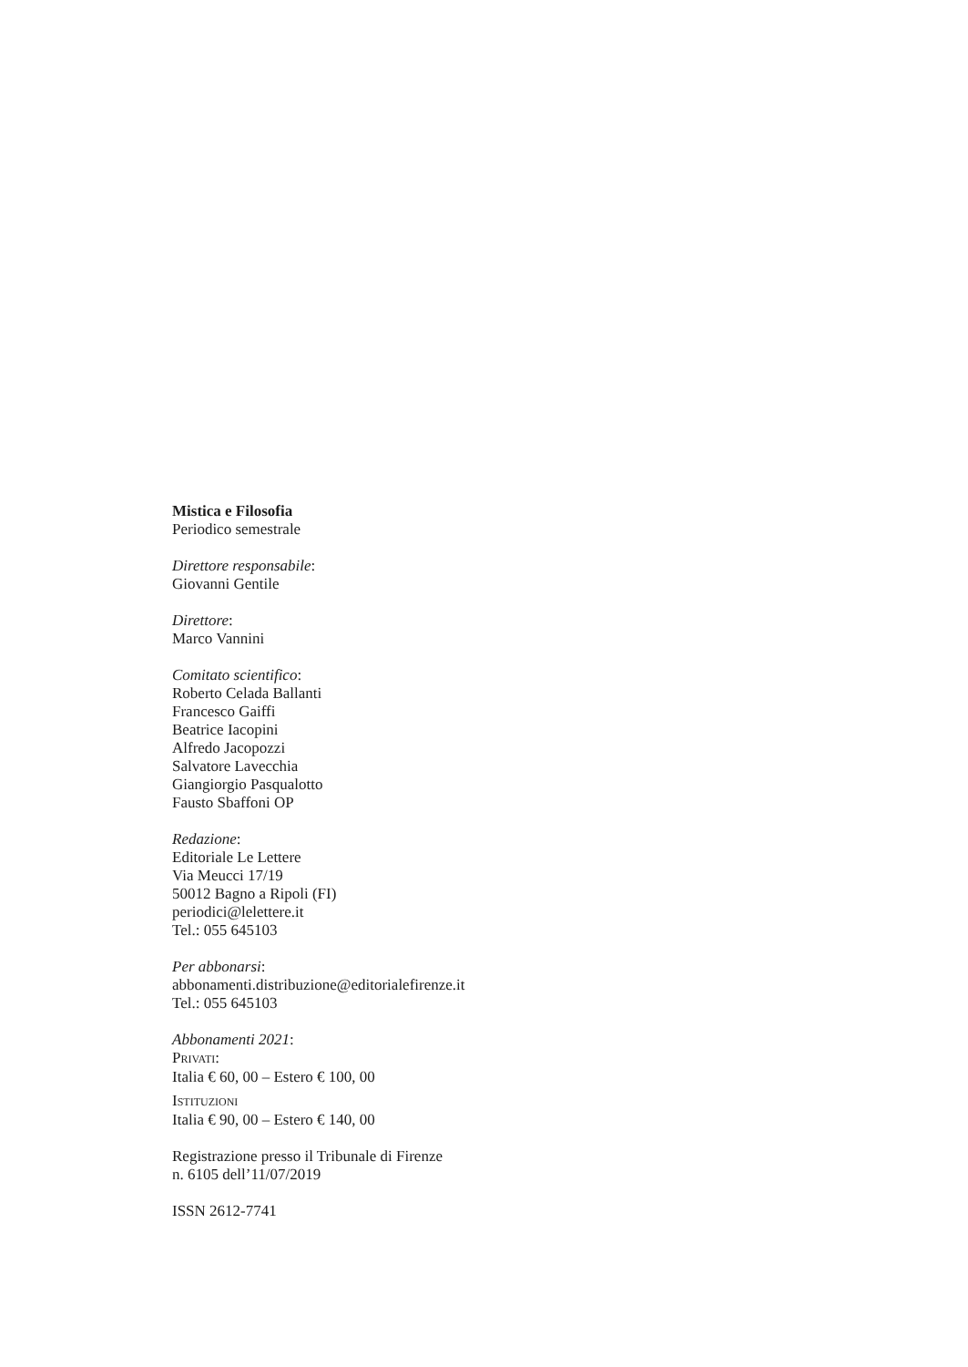Mistica e Filosofia
Periodico semestrale
Direttore responsabile:
Giovanni Gentile
Direttore:
Marco Vannini
Comitato scientifico:
Roberto Celada Ballanti
Francesco Gaiffi
Beatrice Iacopini
Alfredo Jacopozzi
Salvatore Lavecchia
Giangiorgio Pasqualotto
Fausto Sbaffoni OP
Redazione:
Editoriale Le Lettere
Via Meucci 17/19
50012 Bagno a Ripoli (FI)
periodici@lelettere.it
Tel.: 055 645103
Per abbonarsi:
abbonamenti.distribuzione@editorialefirenze.it
Tel.: 055 645103
Abbonamenti 2021:
PRIVATI:
Italia € 60, 00 – Estero € 100, 00
ISTITUZIONI
Italia € 90, 00 – Estero € 140, 00
Registrazione presso il Tribunale di Firenze
n. 6105 dell’11/07/2019
ISSN 2612-7741